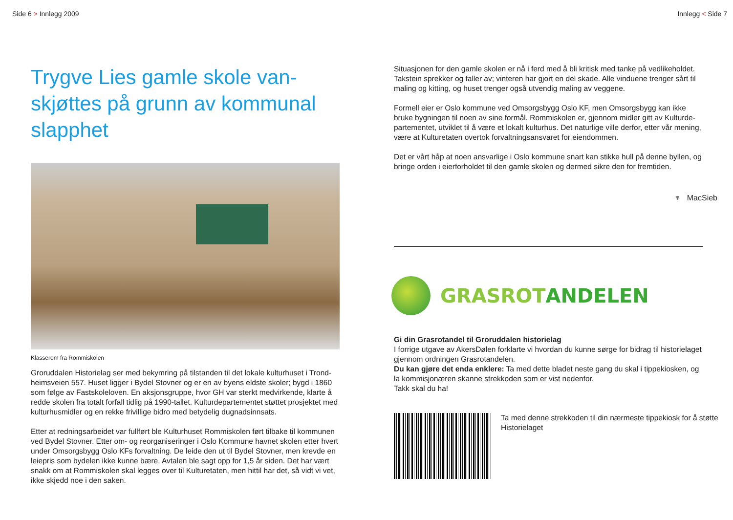Side 6 > Innlegg 2009
Trygve Lies gamle skole van­skjøttes på grunn av kommunal slapphet
Klasserom fra Rommiskolen
Groruddalen Historielag ser med bekymring på tilstanden til det lokale kulturhuset i Trond­heimsveien 557. Huset ligger i Bydel Stovner og er en av byens eldste skoler; bygd i 1860 som følge av Fastskoleloven. En aksjonsgruppe, hvor GH var sterkt medvirkende, klarte å redde skolen fra totalt forfall tidlig på 1990-tallet. Kulturdepartementet støttet prosjektet med kulturhusmidler og en rekke frivillige bidro med betydelig dugnadsinnsats.
Etter at redningsarbeidet var fullført ble Kulturhuset Rommiskolen ført tilbake til kommunen ved Bydel Stovner. Etter om- og reorganiseringer i Oslo Kommune havnet skolen etter hvert under Omsorgsbygg Oslo KFs forvaltning. De leide den ut til Bydel Stovner, men krevde en leiepris som bydelen ikke kunne bære. Avtalen ble sagt opp for 1,5 år siden. Det har vært snakk om at Rommiskolen skal legges over til Kulturetaten, men hittil har det, så vidt vi vet, ikke skjedd noe i den saken.
Innlegg < Side 7
Situasjonen for den gamle skolen er nå i ferd med å bli kritisk med tanke på vedlikeholdet. Takstein sprekker og faller av; vinteren har gjort en del skade. Alle vinduene trenger sårt til maling og kitting, og huset trenger også utvendig maling av veggene.
Formell eier er Oslo kommune ved Omsorgsbygg Oslo KF, men Omsorgsbygg kan ikke bruke bygningen til noen av sine formål. Rommiskolen er, gjennom midler gitt av Kulturde­partementet, utviklet til å være et lokalt kulturhus. Det naturlige ville derfor, etter vår mening, være at Kulturetaten overtok forvaltningsansvaret for eiendommen.
Det er vårt håp at noen ansvarlige i Oslo kommune snart kan stikke hull på denne byllen, og bringe orden i eierforholdet til den gamle skolen og dermed sikre den for fremtiden.
♆ MacSieb
GRASROTANDELEN
Gi din Grasrotandel til Groruddalen historielag
I forrige utgave av AkersDølen forklarte vi hvordan du kunne sørge for bidrag til historielaget gjennom ordningen Grasrotandelen.
Du kan gjøre det enda enklere: Ta med dette bladet neste gang du skal i tippekiosken, og la kommisjonæren skanne strekkoden som er vist nedenfor.
Takk skal du ha!
Ta med denne strekkoden til din nærmeste tippekiosk for å støtte Historielaget